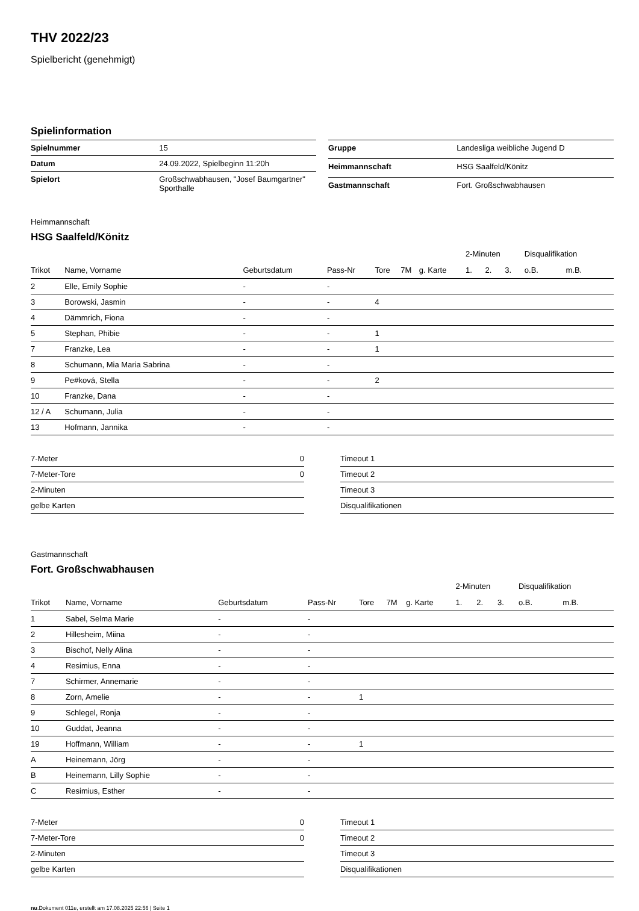THV 2022/23
Spielbericht (genehmigt)
Spielinformation
| Spielnummer | 15 |
| Datum | 24.09.2022, Spielbeginn 11:20h |
| Spielort | Großschwabhausen, "Josef Baumgartner" Sporthalle |
| Gruppe | Landesliga weibliche Jugend D |
| Heimmannschaft | HSG Saalfeld/Könitz |
| Gastmannschaft | Fort. Großschwabhausen |
Heimmannschaft
HSG Saalfeld/Könitz
| | | | | | | | 2-Minuten | | | Disqualifikation | |
| --- | --- | --- | --- | --- | --- | --- | --- | --- | --- | --- | --- |
| Trikot | Name, Vorname | Geburtsdatum | Pass-Nr | Tore | 7M | g. Karte | 1. | 2. | 3. | o.B. | m.B. |
| 2 | Elle, Emily Sophie | - | - | | | | | | | | |
| 3 | Borowski, Jasmin | - | - | 4 | | | | | | | |
| 4 | Dämmrich, Fiona | - | - | | | | | | | | |
| 5 | Stephan, Phibie | - | - | 1 | | | | | | | |
| 7 | Franzke, Lea | - | - | 1 | | | | | | | |
| 8 | Schumann, Mia Maria Sabrina | - | - | | | | | | | | |
| 9 | Pe#ková, Stella | - | - | 2 | | | | | | | |
| 10 | Franzke, Dana | - | - | | | | | | | | |
| 12 / A | Schumann, Julia | - | - | | | | | | | | |
| 13 | Hofmann, Jannika | - | - | | | | | | | | |
| 7-Meter | 0 |
| 7-Meter-Tore | 0 |
| 2-Minuten | |
| gelbe Karten | |
| Timeout 1 |
| Timeout 2 |
| Timeout 3 |
| Disqualifikationen |
Gastmannschaft
Fort. Großschwabhausen
| | | | | | | | 2-Minuten | | | Disqualifikation | |
| --- | --- | --- | --- | --- | --- | --- | --- | --- | --- | --- | --- |
| Trikot | Name, Vorname | Geburtsdatum | Pass-Nr | Tore | 7M | g. Karte | 1. | 2. | 3. | o.B. | m.B. |
| 1 | Sabel, Selma Marie | - | - | | | | | | | | |
| 2 | Hillesheim, Miina | - | - | | | | | | | | |
| 3 | Bischof, Nelly Alina | - | - | | | | | | | | |
| 4 | Resimius, Enna | - | - | | | | | | | | |
| 7 | Schirmer, Annemarie | - | - | | | | | | | | |
| 8 | Zorn, Amelie | - | - | 1 | | | | | | | |
| 9 | Schlegel, Ronja | - | - | | | | | | | | |
| 10 | Guddat, Jeanna | - | - | | | | | | | | |
| 19 | Hoffmann, William | - | - | 1 | | | | | | | |
| A | Heinemann, Jörg | - | - | | | | | | | | |
| B | Heinemann, Lilly Sophie | - | - | | | | | | | | |
| C | Resimius, Esther | - | - | | | | | | | | |
| 7-Meter | 0 |
| 7-Meter-Tore | 0 |
| 2-Minuten | |
| gelbe Karten | |
| Timeout 1 |
| Timeout 2 |
| Timeout 3 |
| Disqualifikationen |
nu.Dokument 011e, erstellt am 17.08.2025 22:56 | Seite 1